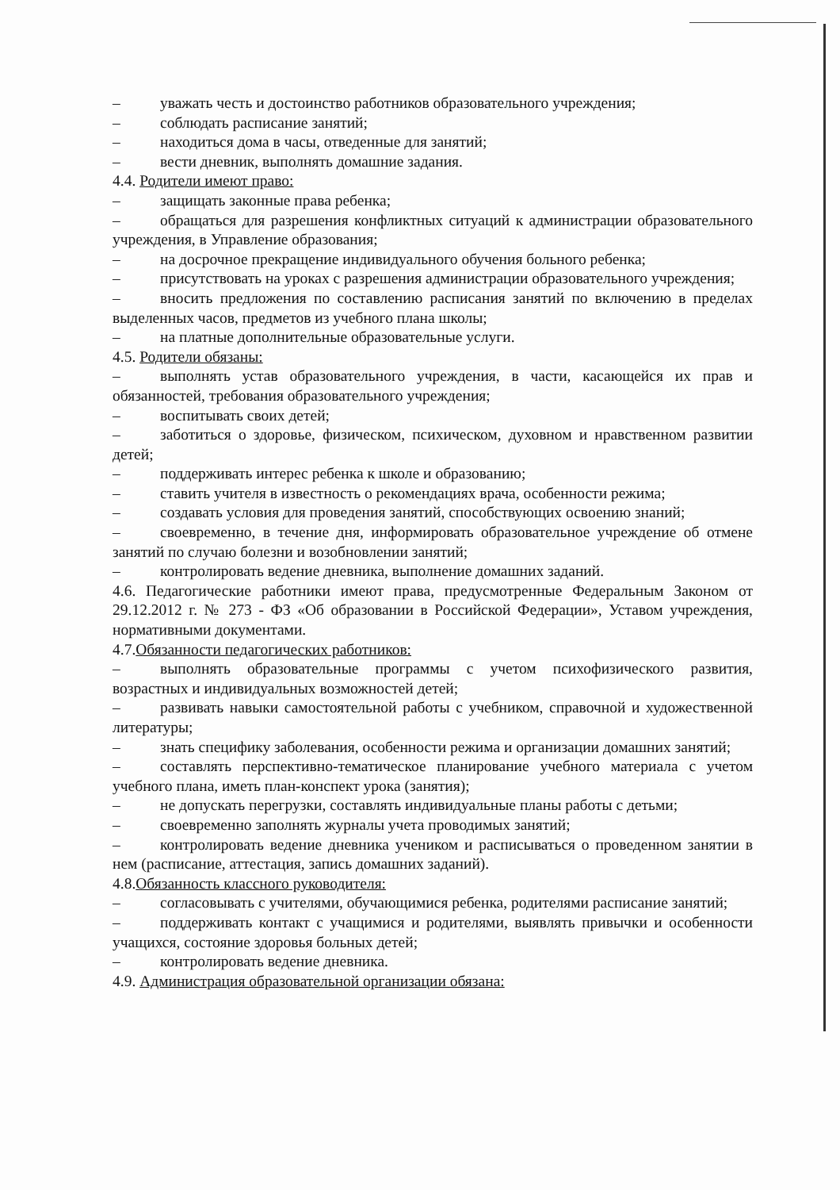– уважать честь и достоинство работников образовательного учреждения;
– соблюдать расписание занятий;
– находиться дома в часы, отведенные для занятий;
– вести дневник, выполнять домашние задания.
4.4. Родители имеют право:
– защищать законные права ребенка;
– обращаться для разрешения конфликтных ситуаций к администрации образовательного учреждения, в Управление образования;
– на досрочное прекращение индивидуального обучения больного ребенка;
– присутствовать на уроках с разрешения администрации образовательного учреждения;
– вносить предложения по составлению расписания занятий по включению в пределах выделенных часов, предметов из учебного плана школы;
– на платные дополнительные образовательные услуги.
4.5. Родители обязаны:
– выполнять устав образовательного учреждения, в части, касающейся их прав и обязанностей, требования образовательного учреждения;
– воспитывать своих детей;
– заботиться о здоровье, физическом, психическом, духовном и нравственном развитии детей;
– поддерживать интерес ребенка к школе и образованию;
– ставить учителя в известность о рекомендациях врача, особенности режима;
– создавать условия для проведения занятий, способствующих освоению знаний;
– своевременно, в течение дня, информировать образовательное учреждение об отмене занятий по случаю болезни и возобновлении занятий;
– контролировать ведение дневника, выполнение домашних заданий.
4.6. Педагогические работники имеют права, предусмотренные Федеральным Законом от 29.12.2012 г. № 273 - ФЗ «Об образовании в Российской Федерации», Уставом учреждения, нормативными документами.
4.7.Обязанности педагогических работников:
– выполнять образовательные программы с учетом психофизического развития, возрастных и индивидуальных возможностей детей;
– развивать навыки самостоятельной работы с учебником, справочной и художественной литературы;
– знать специфику заболевания, особенности режима и организации домашних занятий;
– составлять перспективно-тематическое планирование учебного материала с учетом учебного плана, иметь план-конспект урока (занятия);
– не допускать перегрузки, составлять индивидуальные планы работы с детьми;
– своевременно заполнять журналы учета проводимых занятий;
– контролировать ведение дневника учеником и расписываться о проведенном занятии в нем (расписание, аттестация, запись домашних заданий).
4.8.Обязанность классного руководителя:
– согласовывать с учителями, обучающимися ребенка, родителями расписание занятий;
– поддерживать контакт с учащимися и родителями, выявлять привычки и особенности учащихся, состояние здоровья больных детей;
– контролировать ведение дневника.
4.9. Администрация образовательной организации обязана: